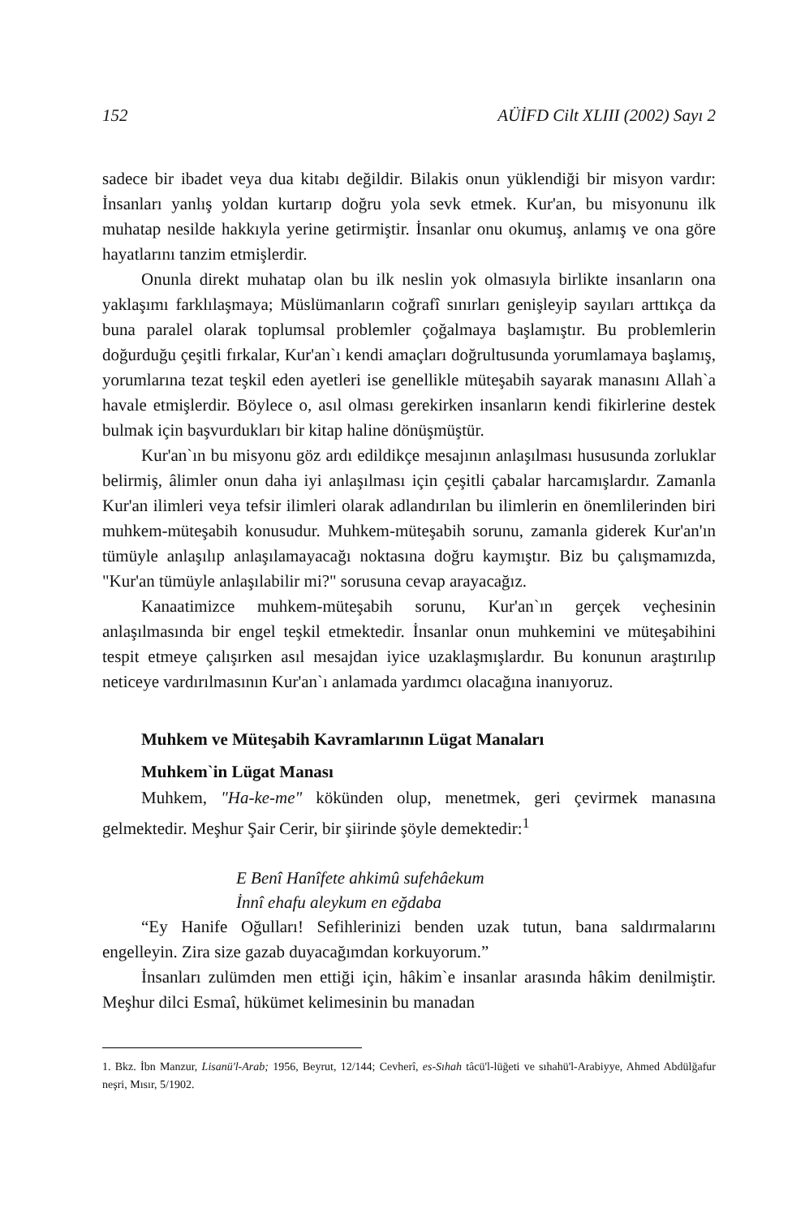152 AÜİFD Cilt XLIII (2002) Sayı 2
sadece bir ibadet veya dua kitabı değildir. Bilakis onun yüklendiği bir misyon vardır: İnsanları yanlış yoldan kurtarıp doğru yola sevk etmek. Kur'an, bu misyonunu ilk muhatap nesilde hakkıyla yerine getirmiştir. İnsanlar onu okumuş, anlamış ve ona göre hayatlarını tanzim etmişlerdir.
Onunla direkt muhatap olan bu ilk neslin yok olmasıyla birlikte insanların ona yaklaşımı farklılaşmaya; Müslümanların coğrafî sınırları genişleyip sayıları arttıkça da buna paralel olarak toplumsal problemler çoğalmaya başlamıştır. Bu problemlerin doğurduğu çeşitli fırkalar, Kur'an`ı kendi amaçları doğrultusunda yorumlamaya başlamış, yorumlarına tezat teşkil eden ayetleri ise genellikle müteşabih sayarak manasını Allah`a havale etmişlerdir. Böylece o, asıl olması gerekirken insanların kendi fikirlerine destek bulmak için başvurdukları bir kitap haline dönüşmüştür.
Kur'an`ın bu misyonu göz ardı edildikçe mesajının anlaşılması hususunda zorluklar belirmiş, âlimler onun daha iyi anlaşılması için çeşitli çabalar harcamışlardır. Zamanla Kur'an ilimleri veya tefsir ilimleri olarak adlandırılan bu ilimlerin en önemlilerinden biri muhkem-müteşabih konusudur. Muhkem-müteşabih sorunu, zamanla giderek Kur'an'ın tümüyle anlaşılıp anlaşılamayacağı noktasına doğru kaymıştır. Biz bu çalışmamızda, "Kur'an tümüyle anlaşılabilir mi?" sorusuna cevap arayacağız.
Kanaatimizce muhkem-müteşabih sorunu, Kur'an`ın gerçek veçhesinin anlaşılmasında bir engel teşkil etmektedir. İnsanlar onun muhkemini ve müteşabihini tespit etmeye çalışırken asıl mesajdan iyice uzaklaşmışlardır. Bu konunun araştırılıp neticeye vardırılmasının Kur'an`ı anlamada yardımcı olacağına inanıyoruz.
Muhkem ve Müteşabih Kavramlarının Lügat Manaları
Muhkem`in Lügat Manası
Muhkem, "Ha-ke-me" kökünden olup, menetmek, geri çevirmek manasına gelmektedir. Meşhur Şair Cerir, bir şiirinde şöyle demektedir:<sup>1</sup>
E Benî Hanîfete ahkimû sufehâekum
İnnî ehafu aleykum en eğdaba
“Ey Hanife Oğulları! Sefihlerinizi benden uzak tutun, bana saldırmalarını engelleyin. Zira size gazab duyacağımdan korkuyorum.”
İnsanları zulümden men ettiği için, hâkim`e insanlar arasında hâkim denilmiştir. Meşhur dilci Esmaî, hükümet kelimesinin bu manadan
1. Bkz. İbn Manzur, Lisanü'l-Arab; 1956, Beyrut, 12/144; Cevherî, es-Sıhah tâcü'l-lüğeti ve sıhahü'l-Arabiyye, Ahmed Abdülğafur neşri, Mısır, 5/1902.